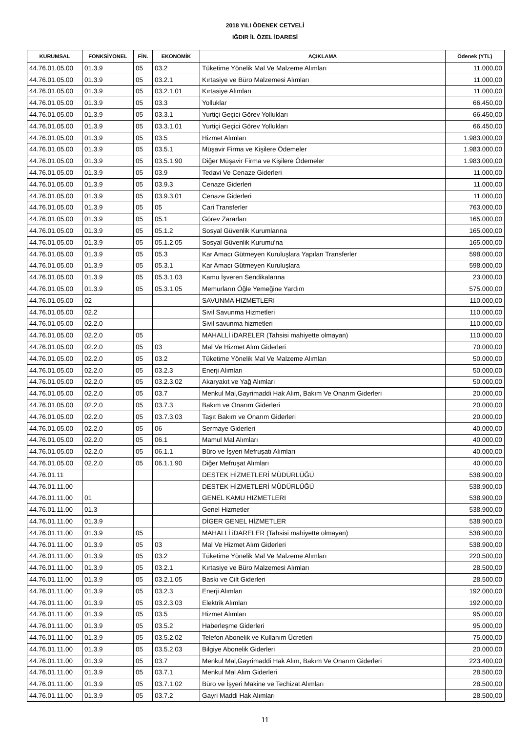2018 YILI ÖDENEK CETVELİ
IĞDIR İL ÖZEL İDARESİ
| KURUMSAL | FONKSİYONEL | FİN. | EKONOMİK | AÇIKLAMA | Ödenek (YTL) |
| --- | --- | --- | --- | --- | --- |
| 44.76.01.05.00 | 01.3.9 | 05 | 03.2 | Tüketime Yönelik Mal Ve Malzeme Alımları | 11.000,00 |
| 44.76.01.05.00 | 01.3.9 | 05 | 03.2.1 | Kırtasiye ve Büro Malzemesi Alımları | 11.000,00 |
| 44.76.01.05.00 | 01.3.9 | 05 | 03.2.1.01 | Kırtasiye Alımları | 11.000,00 |
| 44.76.01.05.00 | 01.3.9 | 05 | 03.3 | Yolluklar | 66.450,00 |
| 44.76.01.05.00 | 01.3.9 | 05 | 03.3.1 | Yurtiçi Geçici Görev Yollukları | 66.450,00 |
| 44.76.01.05.00 | 01.3.9 | 05 | 03.3.1.01 | Yurtiçi Geçici Görev Yollukları | 66.450,00 |
| 44.76.01.05.00 | 01.3.9 | 05 | 03.5 | Hizmet Alımları | 1.983.000,00 |
| 44.76.01.05.00 | 01.3.9 | 05 | 03.5.1 | Müşavir Firma ve Kişilere Ödemeler | 1.983.000,00 |
| 44.76.01.05.00 | 01.3.9 | 05 | 03.5.1.90 | Diğer Müşavir Firma ve Kişilere Ödemeler | 1.983.000,00 |
| 44.76.01.05.00 | 01.3.9 | 05 | 03.9 | Tedavi Ve Cenaze Giderleri | 11.000,00 |
| 44.76.01.05.00 | 01.3.9 | 05 | 03.9.3 | Cenaze Giderleri | 11.000,00 |
| 44.76.01.05.00 | 01.3.9 | 05 | 03.9.3.01 | Cenaze Giderleri | 11.000,00 |
| 44.76.01.05.00 | 01.3.9 | 05 | 05 | Cari Transferler | 763.000,00 |
| 44.76.01.05.00 | 01.3.9 | 05 | 05.1 | Görev Zararları | 165.000,00 |
| 44.76.01.05.00 | 01.3.9 | 05 | 05.1.2 | Sosyal Güvenlik Kurumlarına | 165.000,00 |
| 44.76.01.05.00 | 01.3.9 | 05 | 05.1.2.05 | Sosyal Güvenlik Kurumu'na | 165.000,00 |
| 44.76.01.05.00 | 01.3.9 | 05 | 05.3 | Kar Amacı Gütmeyen Kuruluşlara Yapılan Transferler | 598.000,00 |
| 44.76.01.05.00 | 01.3.9 | 05 | 05.3.1 | Kar Amacı Gütmeyen Kuruluşlara | 598.000,00 |
| 44.76.01.05.00 | 01.3.9 | 05 | 05.3.1.03 | Kamu İşveren Sendikalarına | 23.000,00 |
| 44.76.01.05.00 | 01.3.9 | 05 | 05.3.1.05 | Memurların Öğle Yemeğine Yardım | 575.000,00 |
| 44.76.01.05.00 | 02 | | | SAVUNMA HIZMETLERI | 110.000,00 |
| 44.76.01.05.00 | 02.2 | | | Sivil Savunma Hizmetleri | 110.000,00 |
| 44.76.01.05.00 | 02.2.0 | | | Sivil savunma hizmetleri | 110.000,00 |
| 44.76.01.05.00 | 02.2.0 | 05 | | MAHALLİ iDARELER (Tahsisi mahiyette olmayan) | 110.000,00 |
| 44.76.01.05.00 | 02.2.0 | 05 | 03 | Mal Ve Hizmet Alım Giderleri | 70.000,00 |
| 44.76.01.05.00 | 02.2.0 | 05 | 03.2 | Tüketime Yönelik Mal Ve Malzeme Alımları | 50.000,00 |
| 44.76.01.05.00 | 02.2.0 | 05 | 03.2.3 | Enerji Alımları | 50.000,00 |
| 44.76.01.05.00 | 02.2.0 | 05 | 03.2.3.02 | Akaryakıt ve Yağ Alımları | 50.000,00 |
| 44.76.01.05.00 | 02.2.0 | 05 | 03.7 | Menkul Mal,Gayrimaddi Hak Alım, Bakım Ve Onarım Giderleri | 20.000,00 |
| 44.76.01.05.00 | 02.2.0 | 05 | 03.7.3 | Bakım ve Onarım Giderleri | 20.000,00 |
| 44.76.01.05.00 | 02.2.0 | 05 | 03.7.3.03 | Taşıt Bakım ve Onarım Giderleri | 20.000,00 |
| 44.76.01.05.00 | 02.2.0 | 05 | 06 | Sermaye Giderleri | 40.000,00 |
| 44.76.01.05.00 | 02.2.0 | 05 | 06.1 | Mamul Mal Alımları | 40.000,00 |
| 44.76.01.05.00 | 02.2.0 | 05 | 06.1.1 | Büro ve İşyeri Mefruşatı Alımları | 40.000,00 |
| 44.76.01.05.00 | 02.2.0 | 05 | 06.1.1.90 | Diğer Mefruşat Alımları | 40.000,00 |
| 44.76.01.11 | | | | DESTEK HİZMETLERİ MÜDÜRLÜĞÜ | 538.900,00 |
| 44.76.01.11.00 | | | | DESTEK HİZMETLERİ MÜDÜRLÜĞÜ | 538.900,00 |
| 44.76.01.11.00 | 01 | | | GENEL KAMU HIZMETLERI | 538.900,00 |
| 44.76.01.11.00 | 01.3 | | | Genel Hizmetler | 538.900,00 |
| 44.76.01.11.00 | 01.3.9 | | | DİGER GENEL HİZMETLER | 538.900,00 |
| 44.76.01.11.00 | 01.3.9 | 05 | | MAHALLİ iDARELER (Tahsisi mahiyette olmayan) | 538.900,00 |
| 44.76.01.11.00 | 01.3.9 | 05 | 03 | Mal Ve Hizmet Alım Giderleri | 538.900,00 |
| 44.76.01.11.00 | 01.3.9 | 05 | 03.2 | Tüketime Yönelik Mal Ve Malzeme Alımları | 220.500,00 |
| 44.76.01.11.00 | 01.3.9 | 05 | 03.2.1 | Kırtasiye ve Büro Malzemesi Alımları | 28.500,00 |
| 44.76.01.11.00 | 01.3.9 | 05 | 03.2.1.05 | Baskı ve Cilt Giderleri | 28.500,00 |
| 44.76.01.11.00 | 01.3.9 | 05 | 03.2.3 | Enerji Alımları | 192.000,00 |
| 44.76.01.11.00 | 01.3.9 | 05 | 03.2.3.03 | Elektrik Alımları | 192.000,00 |
| 44.76.01.11.00 | 01.3.9 | 05 | 03.5 | Hizmet Alımları | 95.000,00 |
| 44.76.01.11.00 | 01.3.9 | 05 | 03.5.2 | Haberleşme Giderleri | 95.000,00 |
| 44.76.01.11.00 | 01.3.9 | 05 | 03.5.2.02 | Telefon Abonelik ve Kullanım Ücretleri | 75.000,00 |
| 44.76.01.11.00 | 01.3.9 | 05 | 03.5.2.03 | Bilgiye Abonelik Giderleri | 20.000,00 |
| 44.76.01.11.00 | 01.3.9 | 05 | 03.7 | Menkul Mal,Gayrimaddi Hak Alım, Bakım Ve Onarım Giderleri | 223.400,00 |
| 44.76.01.11.00 | 01.3.9 | 05 | 03.7.1 | Menkul Mal Alım Giderleri | 28.500,00 |
| 44.76.01.11.00 | 01.3.9 | 05 | 03.7.1.02 | Büro ve İşyeri Makine ve Techizat Alımları | 28.500,00 |
| 44.76.01.11.00 | 01.3.9 | 05 | 03.7.2 | Gayri Maddi Hak Alımları | 28.500,00 |
11